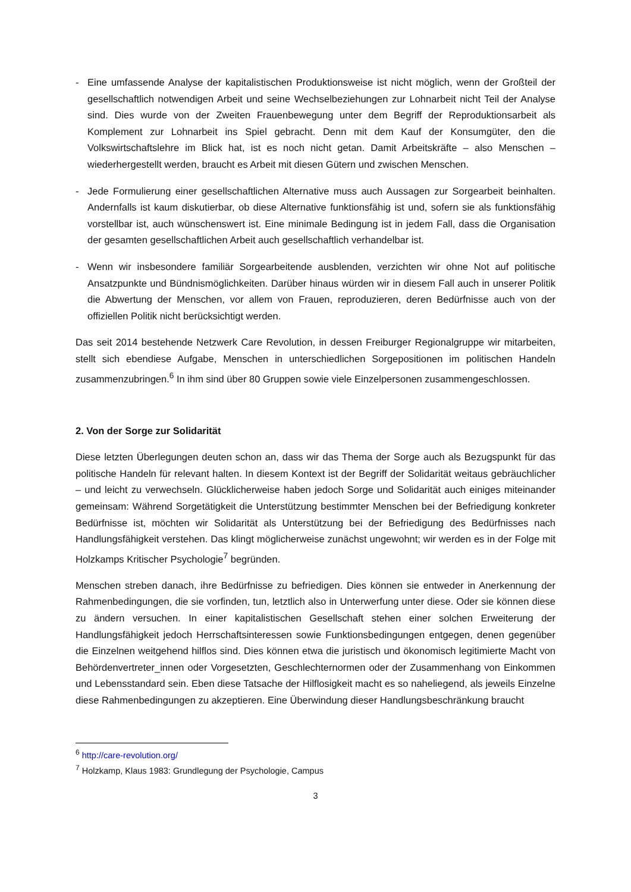- Eine umfassende Analyse der kapitalistischen Produktionsweise ist nicht möglich, wenn der Großteil der gesellschaftlich notwendigen Arbeit und seine Wechselbeziehungen zur Lohnarbeit nicht Teil der Analyse sind. Dies wurde von der Zweiten Frauenbewegung unter dem Begriff der Reproduktionsarbeit als Komplement zur Lohnarbeit ins Spiel gebracht. Denn mit dem Kauf der Konsumgüter, den die Volkswirtschaftslehre im Blick hat, ist es noch nicht getan. Damit Arbeitskräfte – also Menschen – wiederhergestellt werden, braucht es Arbeit mit diesen Gütern und zwischen Menschen.
- Jede Formulierung einer gesellschaftlichen Alternative muss auch Aussagen zur Sorgearbeit beinhalten. Andernfalls ist kaum diskutierbar, ob diese Alternative funktionsfähig ist und, sofern sie als funktionsfähig vorstellbar ist, auch wünschenswert ist. Eine minimale Bedingung ist in jedem Fall, dass die Organisation der gesamten gesellschaftlichen Arbeit auch gesellschaftlich verhandelbar ist.
- Wenn wir insbesondere familiär Sorgearbeitende ausblenden, verzichten wir ohne Not auf politische Ansatzpunkte und Bündnismöglichkeiten. Darüber hinaus würden wir in diesem Fall auch in unserer Politik die Abwertung der Menschen, vor allem von Frauen, reproduzieren, deren Bedürfnisse auch von der offiziellen Politik nicht berücksichtigt werden.
Das seit 2014 bestehende Netzwerk Care Revolution, in dessen Freiburger Regionalgruppe wir mitarbeiten, stellt sich ebendiese Aufgabe, Menschen in unterschiedlichen Sorgepositionen im politischen Handeln zusammenzubringen.<sup>6</sup> In ihm sind über 80 Gruppen sowie viele Einzelpersonen zusammengeschlossen.
2. Von der Sorge zur Solidarität
Diese letzten Überlegungen deuten schon an, dass wir das Thema der Sorge auch als Bezugspunkt für das politische Handeln für relevant halten. In diesem Kontext ist der Begriff der Solidarität weitaus gebräuchlicher – und leicht zu verwechseln. Glücklicherweise haben jedoch Sorge und Solidarität auch einiges miteinander gemeinsam: Während Sorgetätigkeit die Unterstützung bestimmter Menschen bei der Befriedigung konkreter Bedürfnisse ist, möchten wir Solidarität als Unterstützung bei der Befriedigung des Bedürfnisses nach Handlungsfähigkeit verstehen. Das klingt möglicherweise zunächst ungewohnt; wir werden es in der Folge mit Holzkamps Kritischer Psychologie<sup>7</sup> begründen.
Menschen streben danach, ihre Bedürfnisse zu befriedigen. Dies können sie entweder in Anerkennung der Rahmenbedingungen, die sie vorfinden, tun, letztlich also in Unterwerfung unter diese. Oder sie können diese zu ändern versuchen. In einer kapitalistischen Gesellschaft stehen einer solchen Erweiterung der Handlungsfähigkeit jedoch Herrschaftsinteressen sowie Funktionsbedingungen entgegen, denen gegenüber die Einzelnen weitgehend hilflos sind. Dies können etwa die juristisch und ökonomisch legitimierte Macht von Behördenvertreter_innen oder Vorgesetzten, Geschlechternormen oder der Zusammenhang von Einkommen und Lebensstandard sein. Eben diese Tatsache der Hilflosigkeit macht es so naheliegend, als jeweils Einzelne diese Rahmenbedingungen zu akzeptieren. Eine Überwindung dieser Handlungsbeschränkung braucht
<sup>6</sup> http://care-revolution.org/
<sup>7</sup> Holzkamp, Klaus 1983: Grundlegung der Psychologie, Campus
3